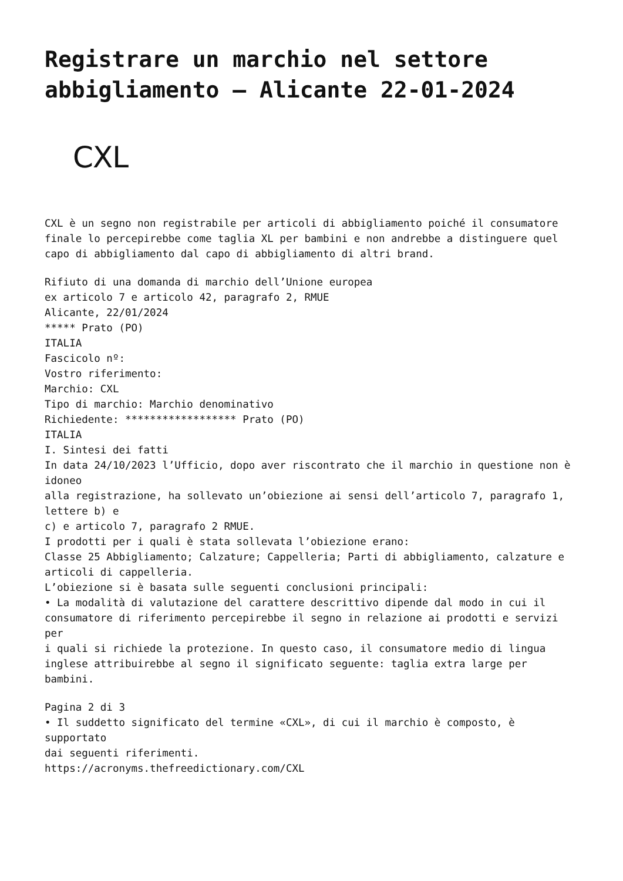Registrare un marchio nel settore abbigliamento – Alicante 22-01-2024
CXL
CXL è un segno non registrabile per articoli di abbigliamento poiché il consumatore finale lo percepirebbe come taglia XL per bambini e non andrebbe a distinguere quel capo di abbigliamento dal capo di abbigliamento di altri brand.
Rifiuto di una domanda di marchio dell’Unione europea
ex articolo 7 e articolo 42, paragrafo 2, RMUE
Alicante, 22/01/2024
***** Prato (PO)
ITALIA
Fascicolo nº:
Vostro riferimento:
Marchio: CXL
Tipo di marchio: Marchio denominativo
Richiedente: ****************** Prato (PO)
ITALIA
I. Sintesi dei fatti
In data 24/10/2023 l’Ufficio, dopo aver riscontrato che il marchio in questione non è idoneo
alla registrazione, ha sollevato un’obiezione ai sensi dell’articolo 7, paragrafo 1, lettere b) e
c) e articolo 7, paragrafo 2 RMUE.
I prodotti per i quali è stata sollevata l’obiezione erano:
Classe 25 Abbigliamento; Calzature; Cappelleria; Parti di abbigliamento, calzature e
articoli di cappelleria.
L’obiezione si è basata sulle seguenti conclusioni principali:
• La modalità di valutazione del carattere descrittivo dipende dal modo in cui il
consumatore di riferimento percepirebbe il segno in relazione ai prodotti e servizi per
i quali si richiede la protezione. In questo caso, il consumatore medio di lingua
inglese attribuirebbe al segno il significato seguente: taglia extra large per bambini.
Pagina 2 di 3
• Il suddetto significato del termine «CXL», di cui il marchio è composto, è supportato
dai seguenti riferimenti.
https://acronyms.thefreedictionary.com/CXL